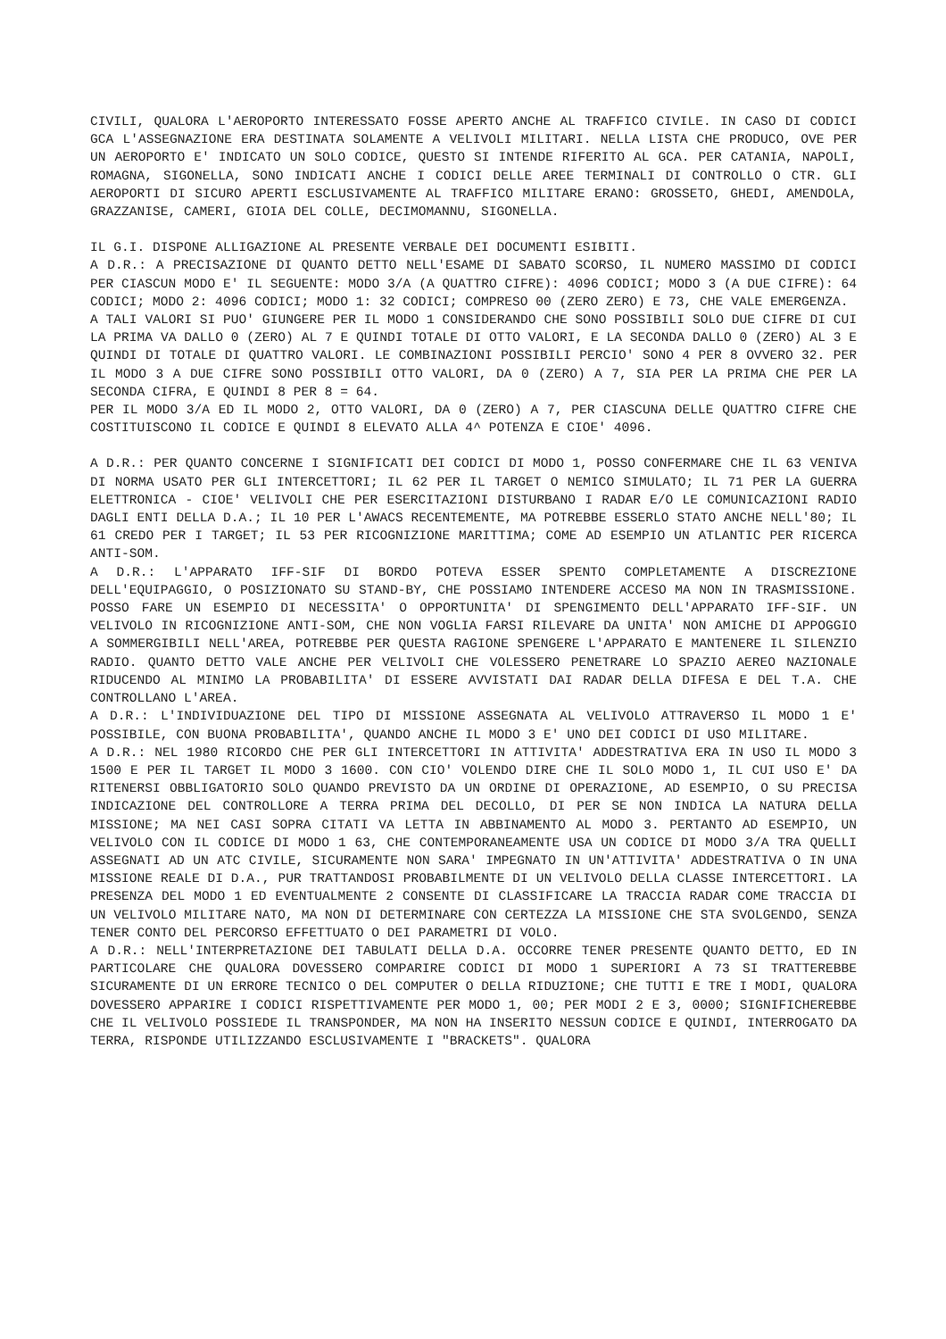CIVILI, QUALORA L'AEROPORTO INTERESSATO FOSSE APERTO ANCHE AL TRAFFICO CIVILE. IN CASO DI CODICI GCA L'ASSEGNAZIONE ERA DESTINATA SOLAMENTE A VELIVOLI MILITARI. NELLA LISTA CHE PRODUCO, OVE PER UN AEROPORTO E' INDICATO UN SOLO CODICE, QUESTO SI INTENDE RIFERITO AL GCA. PER CATANIA, NAPOLI, ROMAGNA, SIGONELLA, SONO INDICATI ANCHE I CODICI DELLE AREE TERMINALI DI CONTROLLO O CTR. GLI AEROPORTI DI SICURO APERTI ESCLUSIVAMENTE AL TRAFFICO MILITARE ERANO: GROSSETO, GHEDI, AMENDOLA, GRAZZANISE, CAMERI, GIOIA DEL COLLE, DECIMOMANNU, SIGONELLA.
IL G.I. DISPONE ALLIGAZIONE AL PRESENTE VERBALE DEI DOCUMENTI ESIBITI.
A D.R.: A PRECISAZIONE DI QUANTO DETTO NELL'ESAME DI SABATO SCORSO, IL NUMERO MASSIMO DI CODICI PER CIASCUN MODO E' IL SEGUENTE: MODO 3/A (A QUATTRO CIFRE): 4096 CODICI; MODO 3 (A DUE CIFRE): 64 CODICI; MODO 2: 4096 CODICI; MODO 1: 32 CODICI; COMPRESO 00 (ZERO ZERO) E 73, CHE VALE EMERGENZA.
A TALI VALORI SI PUO' GIUNGERE PER IL MODO 1 CONSIDERANDO CHE SONO POSSIBILI SOLO DUE CIFRE DI CUI LA PRIMA VA DALLO 0 (ZERO) AL 7 E QUINDI TOTALE DI OTTO VALORI, E LA SECONDA DALLO 0 (ZERO) AL 3 E QUINDI DI TOTALE DI QUATTRO VALORI. LE COMBINAZIONI POSSIBILI PERCIO' SONO 4 PER 8 OVVERO 32. PER IL MODO 3 A DUE CIFRE SONO POSSIBILI OTTO VALORI, DA 0 (ZERO) A 7, SIA PER LA PRIMA CHE PER LA SECONDA CIFRA, E QUINDI 8 PER 8 = 64.
PER IL MODO 3/A ED IL MODO 2, OTTO VALORI, DA 0 (ZERO) A 7, PER CIASCUNA DELLE QUATTRO CIFRE CHE COSTITUISCONO IL CODICE E QUINDI 8 ELEVATO ALLA 4^ POTENZA E CIOE' 4096.
A D.R.: PER QUANTO CONCERNE I SIGNIFICATI DEI CODICI DI MODO 1, POSSO CONFERMARE CHE IL 63 VENIVA DI NORMA USATO PER GLI INTERCETTORI; IL 62 PER IL TARGET O NEMICO SIMULATO; IL 71 PER LA GUERRA ELETTRONICA - CIOE' VELIVOLI CHE PER ESERCITAZIONI DISTURBANO I RADAR E/O LE COMUNICAZIONI RADIO DAGLI ENTI DELLA D.A.; IL 10 PER L'AWACS RECENTEMENTE, MA POTREBBE ESSERLO STATO ANCHE NELL'80; IL 61 CREDO PER I TARGET; IL 53 PER RICOGNIZIONE MARITTIMA; COME AD ESEMPIO UN ATLANTIC PER RICERCA ANTI-SOM.
A D.R.: L'APPARATO IFF-SIF DI BORDO POTEVA ESSER SPENTO COMPLETAMENTE A DISCREZIONE DELL'EQUIPAGGIO, O POSIZIONATO SU STAND-BY, CHE POSSIAMO INTENDERE ACCESO MA NON IN TRASMISSIONE. POSSO FARE UN ESEMPIO DI NECESSITA' O OPPORTUNITA' DI SPENGIMENTO DELL'APPARATO IFF-SIF. UN VELIVOLO IN RICOGNIZIONE ANTI-SOM, CHE NON VOGLIA FARSI RILEVARE DA UNITA' NON AMICHE DI APPOGGIO A SOMMERGIBILI NELL'AREA, POTREBBE PER QUESTA RAGIONE SPENGERE L'APPARATO E MANTENERE IL SILENZIO RADIO. QUANTO DETTO VALE ANCHE PER VELIVOLI CHE VOLESSERO PENETRARE LO SPAZIO AEREO NAZIONALE RIDUCENDO AL MINIMO LA PROBABILITA' DI ESSERE AVVISTATI DAI RADAR DELLA DIFESA E DEL T.A. CHE CONTROLLANO L'AREA.
A D.R.: L'INDIVIDUAZIONE DEL TIPO DI MISSIONE ASSEGNATA AL VELIVOLO ATTRAVERSO IL MODO 1 E' POSSIBILE, CON BUONA PROBABILITA', QUANDO ANCHE IL MODO 3 E' UNO DEI CODICI DI USO MILITARE.
A D.R.: NEL 1980 RICORDO CHE PER GLI INTERCETTORI IN ATTIVITA' ADDESTRATIVA ERA IN USO IL MODO 3 1500 E PER IL TARGET IL MODO 3 1600. CON CIO' VOLENDO DIRE CHE IL SOLO MODO 1, IL CUI USO E' DA RITENERSI OBBLIGATORIO SOLO QUANDO PREVISTO DA UN ORDINE DI OPERAZIONE, AD ESEMPIO, O SU PRECISA INDICAZIONE DEL CONTROLLORE A TERRA PRIMA DEL DECOLLO, DI PER SE NON INDICA LA NATURA DELLA MISSIONE; MA NEI CASI SOPRA CITATI VA LETTA IN ABBINAMENTO AL MODO 3. PERTANTO AD ESEMPIO, UN VELIVOLO CON IL CODICE DI MODO 1 63, CHE CONTEMPORANEAMENTE USA UN CODICE DI MODO 3/A TRA QUELLI ASSEGNATI AD UN ATC CIVILE, SICURAMENTE NON SARA' IMPEGNATO IN UN'ATTIVITA' ADDESTRATIVA O IN UNA MISSIONE REALE DI D.A., PUR TRATTANDOSI PROBABILMENTE DI UN VELIVOLO DELLA CLASSE INTERCETTORI. LA PRESENZA DEL MODO 1 ED EVENTUALMENTE 2 CONSENTE DI CLASSIFICARE LA TRACCIA RADAR COME TRACCIA DI UN VELIVOLO MILITARE NATO, MA NON DI DETERMINARE CON CERTEZZA LA MISSIONE CHE STA SVOLGENDO, SENZA TENER CONTO DEL PERCORSO EFFETTUATO O DEI PARAMETRI DI VOLO.
A D.R.: NELL'INTERPRETAZIONE DEI TABULATI DELLA D.A. OCCORRE TENER PRESENTE QUANTO DETTO, ED IN PARTICOLARE CHE QUALORA DOVESSERO COMPARIRE CODICI DI MODO 1 SUPERIORI A 73 SI TRATTEREBBE SICURAMENTE DI UN ERRORE TECNICO O DEL COMPUTER O DELLA RIDUZIONE; CHE TUTTI E TRE I MODI, QUALORA DOVESSERO APPARIRE I CODICI RISPETTIVAMENTE PER MODO 1, 00; PER MODI 2 E 3, 0000; SIGNIFICHEREBBE CHE IL VELIVOLO POSSIEDE IL TRANSPONDER, MA NON HA INSERITO NESSUN CODICE E QUINDI, INTERROGATO DA TERRA, RISPONDE UTILIZZANDO ESCLUSIVAMENTE I "BRACKETS". QUALORA